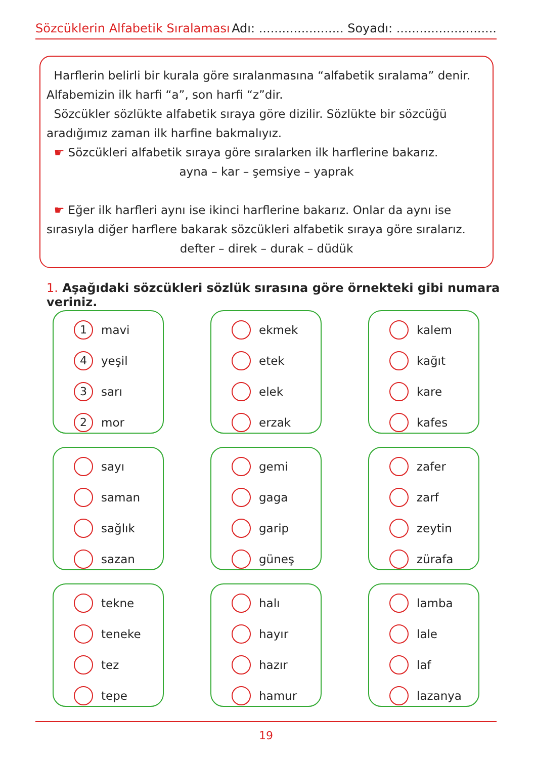Sözcüklerin Alfabetik Sıralaması Adı: ...................... Soyadı: ..........................
Harflerin belirli bir kurala göre sıralanmasına “alfabetik sıralama” denir. Alfabemizin ilk harfi “a”, son harfi “z”dir.
Sözcükler sözlükte alfabetik sıraya göre dizilir. Sözlükte bir sözcüğü aradığımız zaman ilk harfine bakmalıyız.
☛ Sözcükleri alfabetik sıraya göre sıralarken ilk harflerine bakarız.
ayna – kar – şemsiye – yaprak
☛ Eğer ilk harfleri aynı ise ikinci harflerine bakarız. Onlar da aynı ise sırasıyla diğer harflere bakarak sözcükleri alfabetik sıraya göre sıralarız.
defter – direk – durak – düdük
1. Aşağıdaki sözcükleri sözlük sırasına göre örnekteki gibi numara veriniz.
1
mavi
4
yeşil
3
sarı
2
mor
ekmek
etek
elek
erzak
kalem
kağıt
kare
kafes
sayı
saman
sağlık
sazan
gemi
gaga
garip
güneş
zafer
zarf
zeytin
zürafa
tekne
teneke
tez
tepe
halı
hayır
hazır
hamur
lamba
lale
laf
lazanya
19